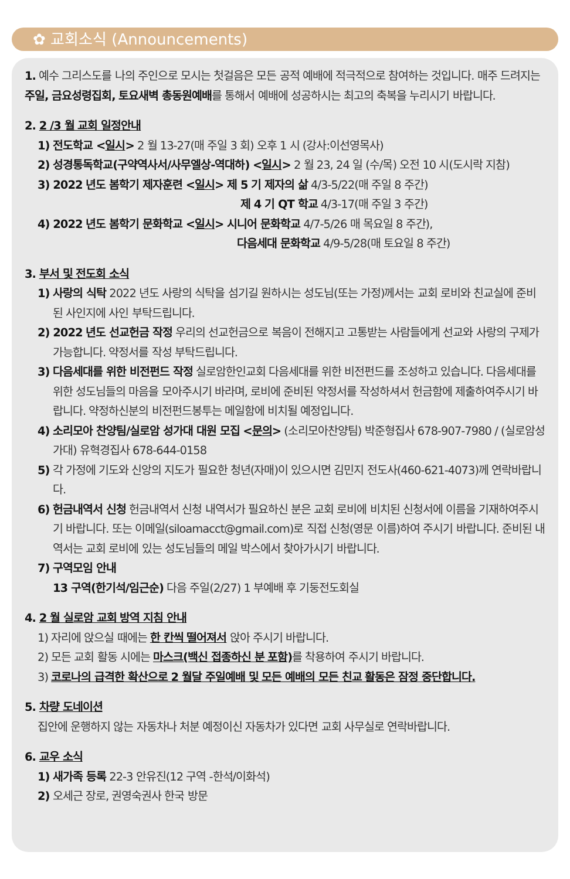✿ 교회소식 (Announcements)
1. 예수 그리스도를 나의 주인으로 모시는 첫걸음은 모든 공적 예배에 적극적으로 참여하는 것입니다. 매주 드려지는 주일, 금요성령집회, 토요새벽 총동원예배를 통해서 예배에 성공하시는 최고의 축복을 누리시기 바랍니다.
2. 2 /3 월 교회 일정안내
1) 전도학교 <일시> 2 월 13-27(매 주일 3 회) 오후 1 시 (강사:이선영목사)
2) 성경통독학교(구약역사서/사무엘상-역대하) <일시> 2 월 23, 24 일 (수/목) 오전 10 시(도시락 지참)
3) 2022 년도 봄학기 제자훈련 <일시> 제 5 기 제자의 삶 4/3-5/22(매 주일 8 주간)
제 4 기 QT 학교 4/3-17(매 주일 3 주간)
4) 2022 년도 봄학기 문화학교 <일시> 시니어 문화학교 4/7-5/26 매 목요일 8 주간),
다음세대 문화학교 4/9-5/28(매 토요일 8 주간)
3. 부서 및 전도회 소식
1) 사랑의 식탁 2022 년도 사랑의 식탁을 섬기길 원하시는 성도님(또는 가정)께서는 교회 로비와 친교실에 준비된 사인지에 사인 부탁드립니다.
2) 2022 년도 선교헌금 작정 우리의 선교헌금으로 복음이 전해지고 고통받는 사람들에게 선교와 사랑의 구제가 가능합니다. 약정서를 작성 부탁드립니다.
3) 다음세대를 위한 비전펀드 작정 실로암한인교회 다음세대를 위한 비전펀드를 조성하고 있습니다. 다음세대를 위한 성도님들의 마음을 모아주시기 바라며, 로비에 준비된 약정서를 작성하셔서 헌금함에 제출하여주시기 바랍니다. 약정하신분의 비전펀드봉투는 메일함에 비치될 예정입니다.
4) 소리모아 찬양팀/실로암 성가대 대원 모집 <문의> (소리모아찬양팀) 박준형집사 678-907-7980 / (실로암성가대) 유혁경집사 678-644-0158
5) 각 가정에 기도와 신앙의 지도가 필요한 청년(자매)이 있으시면 김민지 전도사(460-621-4073)께 연락바랍니다.
6) 헌금내역서 신청 헌금내역서 신청 내역서가 필요하신 분은 교회 로비에 비치된 신청서에 이름을 기재하여주시기 바랍니다. 또는 이메일(siloamacct@gmail.com)로 직접 신청(영문 이름)하여 주시기 바랍니다. 준비된 내역서는 교회 로비에 있는 성도님들의 메일 박스에서 찾아가시기 바랍니다.
7) 구역모임 안내
13 구역(한기석/임근순) 다음 주일(2/27) 1 부예배 후 기둥전도회실
4. 2 월 실로암 교회 방역 지침 안내
1) 자리에 앉으실 때에는 한 칸씩 떨어져서 앉아 주시기 바랍니다.
2) 모든 교회 활동 시에는 마스크(백신 접종하신 분 포함) 를 착용하여 주시기 바랍니다.
3) 코로나의 급격한 확산으로 2 월달 주일예배 및 모든 예배의 모든 친교 활동은 잠정 중단합니다.
5. 차량 도네이션
집안에 운행하지 않는 자동차나 처분 예정이신 자동차가 있다면 교회 사무실로 연락바랍니다.
6. 교우 소식
1) 새가족 등록 22-3 안유진(12 구역 -한석/이화석)
2) 오세근 장로, 권영숙권사 한국 방문